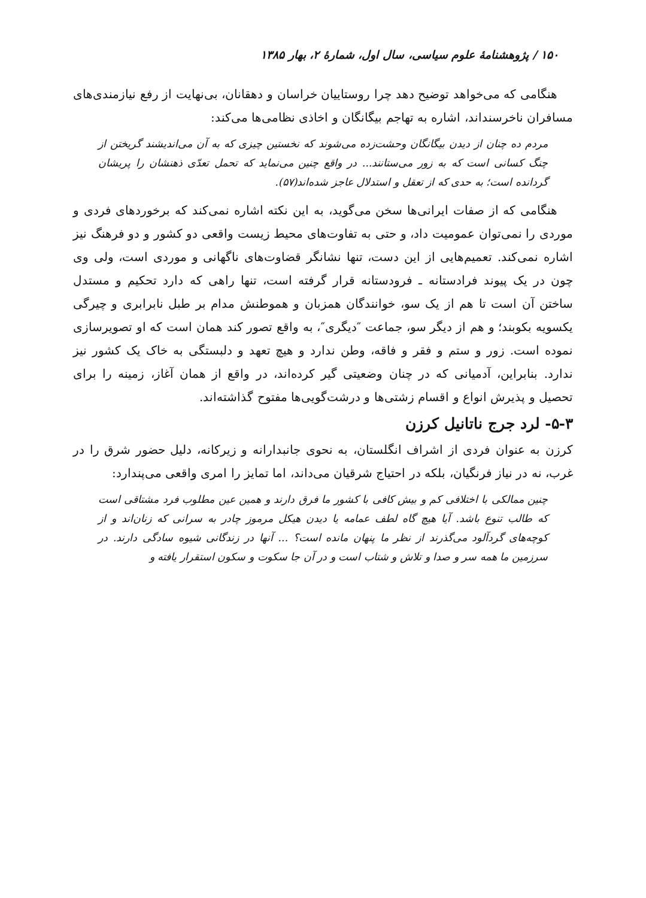۱۵۰ / پژوهشنامهٔ علوم سیاسی، سال اول، شمارهٔ ۲، بهار ۱۳۸۵
هنگامی که می‌خواهد توضیح دهد چرا روستاییان خراسان و دهقانان، بی‌نهایت از رفع نیازمندی‌های مسافران ناخرسنداند، اشاره به تهاجم بیگانگان و اخاذی نظامی‌ها می‌کند:
مردم ده چنان از دیدن بیگانگان وحشت‌زده می‌شوند که نخستین چیزی که به آن می‌اندیشند گریختن از چنگ کسانی است که به زور می‌ستانند... در واقع چنین می‌نماید که تحمل تعدّی ذهنشان را پریشان گردانده است؛ به حدی که از تعقل و استدلال عاجز شده‌اند(۵۷).
هنگامی که از صفات ایرانی‌ها سخن می‌گوید، به این نکته اشاره نمی‌کند که برخوردهای فردی و موردی را نمی‌توان عمومیت داد، و حتی به تفاوت‌های محیط زیست واقعی دو کشور و دو فرهنگ نیز اشاره نمی‌کند. تعمیم‌هایی از این دست، تنها نشانگر قضاوت‌های ناگهانی و موردی است، ولی وی چون در یک پیوند فرادستانه ـ فرودستانه قرار گرفته است، تنها راهی که دارد تحکیم و مستدل ساختن آن است تا هم از یک سو، خوانندگان همزبان و هموطنش مدام بر طبل نابرابری و چیرگی یکسویه بکوبند؛ و هم از دیگر سو، جماعت ″دیگری″، به واقع تصور کند همان است که او تصویرسازی نموده است. زور و ستم و فقر و فاقه، وطن ندارد و هیچ تعهد و دلبستگی به خاک یک کشور نیز ندارد. بنابراین، آدمیانی که در چنان وضعیتی گیر کرده‌اند، در واقع از همان آغاز، زمینه را برای تحصیل و پذیرش انواع و اقسام زشتی‌ها و درشت‌گویی‌ها مفتوح گذاشته‌اند.
۵-۳- لرد جرج ناتانیل کرزن
کرزن به عنوان فردی از اشراف انگلستان، به نحوی جانبدارانه و زیرکانه، دلیل حضور شرق را در غرب، نه در نیاز فرنگیان، بلکه در احتیاج شرقیان می‌داند، اما تمایز را امری واقعی می‌پندارد:
چنین ممالکی با اختلافی کم و بیش کافی با کشور ما فرق دارند و همین عین مطلوب فرد مشتاقی است که طالب تنوع باشد. آیا هیچ گاه لطف عمامه یا دیدن هیکل مرموز چادر به سرانی که زنان‌اند و از کوچه‌های گردآلود می‌گذرند از نظر ما پنهان مانده است؟ ... آنها در زندگانی شیوه سادگی دارند. در سرزمین ما همه سر و صدا و تلاش و شتاب است و در آن جا سکوت و سکون استقرار یافته و